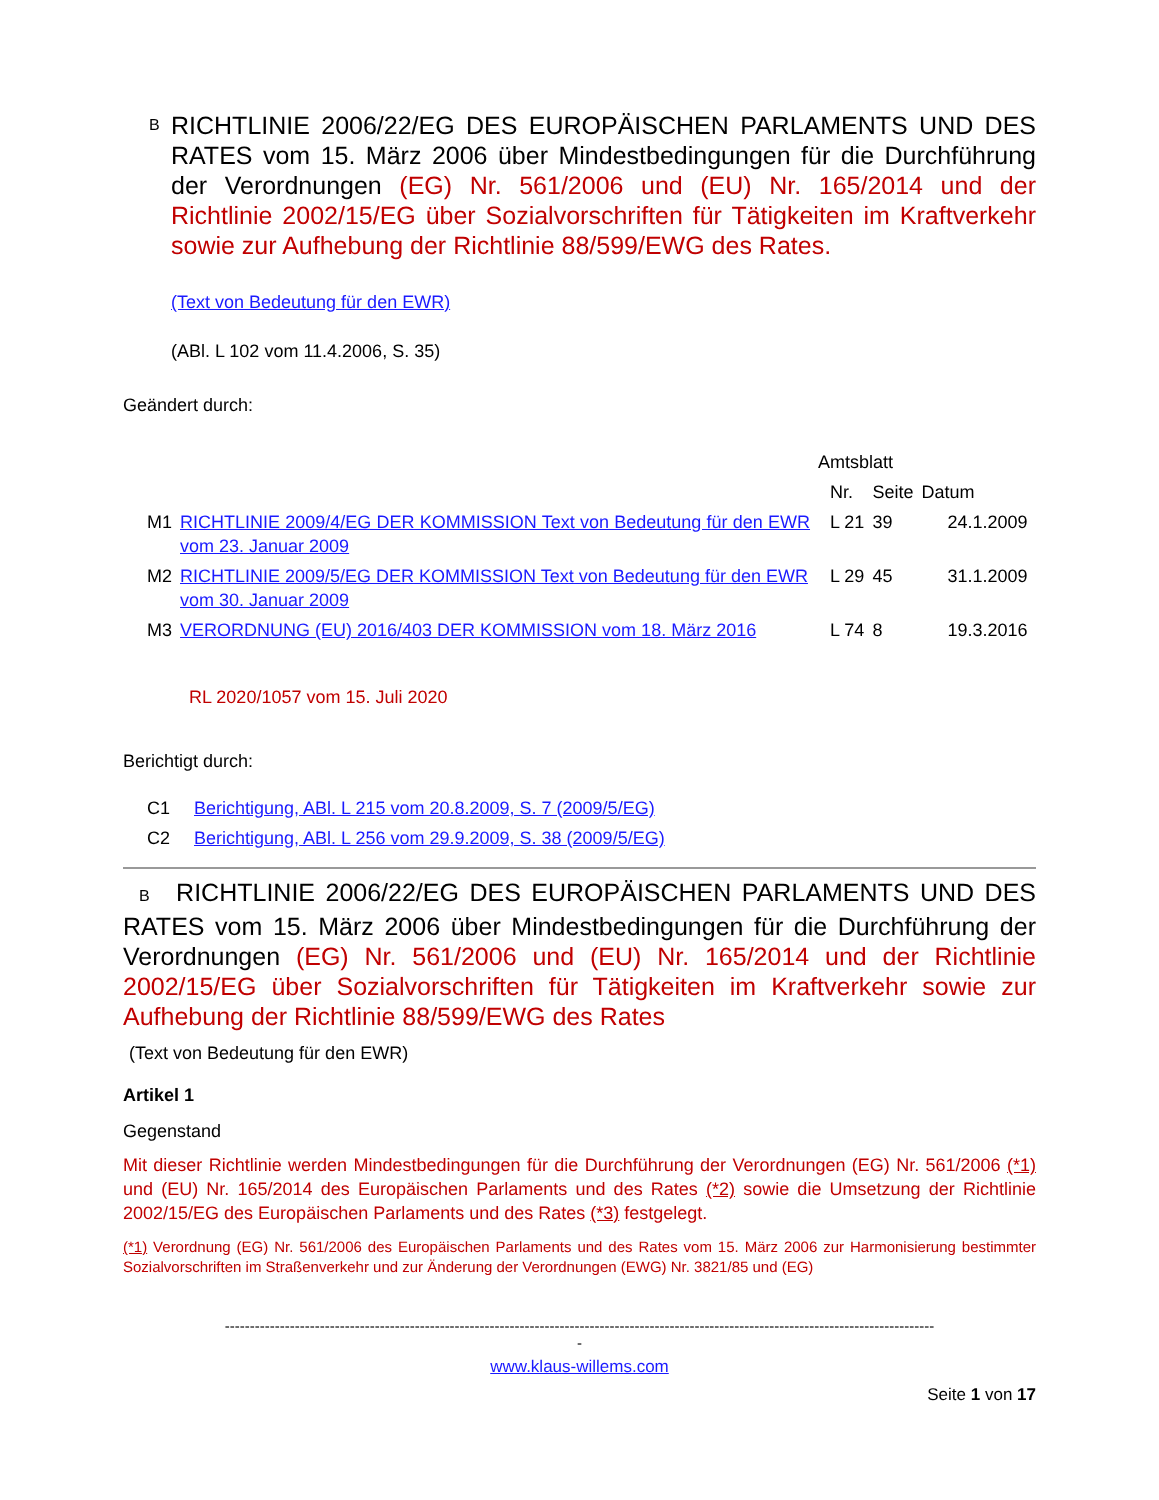B RICHTLINIE 2006/22/EG DES EUROPÄISCHEN PARLAMENTS UND DES RATES vom 15. März 2006 über Mindestbedingungen für die Durchführung der Verordnungen (EG) Nr. 561/2006 und (EU) Nr. 165/2014 und der Richtlinie 2002/15/EG über Sozialvorschriften für Tätigkeiten im Kraftverkehr sowie zur Aufhebung der Richtlinie 88/599/EWG des Rates.
(Text von Bedeutung für den EWR)
(ABl. L 102 vom 11.4.2006, S. 35)
Geändert durch:
| | | Amtsblatt | | |
| | | Nr. | Seite | Datum |
| M1 | RICHTLINIE 2009/4/EG DER KOMMISSION Text von Bedeutung für den EWR vom 23. Januar 2009 | L 21 | 39 | 24.1.2009 |
| M2 | RICHTLINIE 2009/5/EG DER KOMMISSION Text von Bedeutung für den EWR vom 30. Januar 2009 | L 29 | 45 | 31.1.2009 |
| M3 | VERORDNUNG (EU) 2016/403 DER KOMMISSION vom 18. März 2016 | L 74 | 8 | 19.3.2016 |
RL 2020/1057 vom 15. Juli 2020
Berichtigt durch:
| C1 | Berichtigung, ABl. L 215 vom 20.8.2009, S. 7 (2009/5/EG) |
| C2 | Berichtigung, ABl. L 256 vom 29.9.2009, S. 38 (2009/5/EG) |
B RICHTLINIE 2006/22/EG DES EUROPÄISCHEN PARLAMENTS UND DES RATES vom 15. März 2006 über Mindestbedingungen für die Durchführung der Verordnungen (EG) Nr. 561/2006 und (EU) Nr. 165/2014 und der Richtlinie 2002/15/EG über Sozialvorschriften für Tätigkeiten im Kraftverkehr sowie zur Aufhebung der Richtlinie 88/599/EWG des Rates
(Text von Bedeutung für den EWR)
Artikel 1
Gegenstand
Mit dieser Richtlinie werden Mindestbedingungen für die Durchführung der Verordnungen (EG) Nr. 561/2006 (*1) und (EU) Nr. 165/2014 des Europäischen Parlaments und des Rates (*2) sowie die Umsetzung der Richtlinie 2002/15/EG des Europäischen Parlaments und des Rates (*3) festgelegt.
(*1) Verordnung (EG) Nr. 561/2006 des Europäischen Parlaments und des Rates vom 15. März 2006 zur Harmonisierung bestimmter Sozialvorschriften im Straßenverkehr und zur Änderung der Verordnungen (EWG) Nr. 3821/85 und (EG)
----------------------------------------------------------------------------------------------------------------------------------------------
-
www.klaus-willems.com
Seite 1 von 17